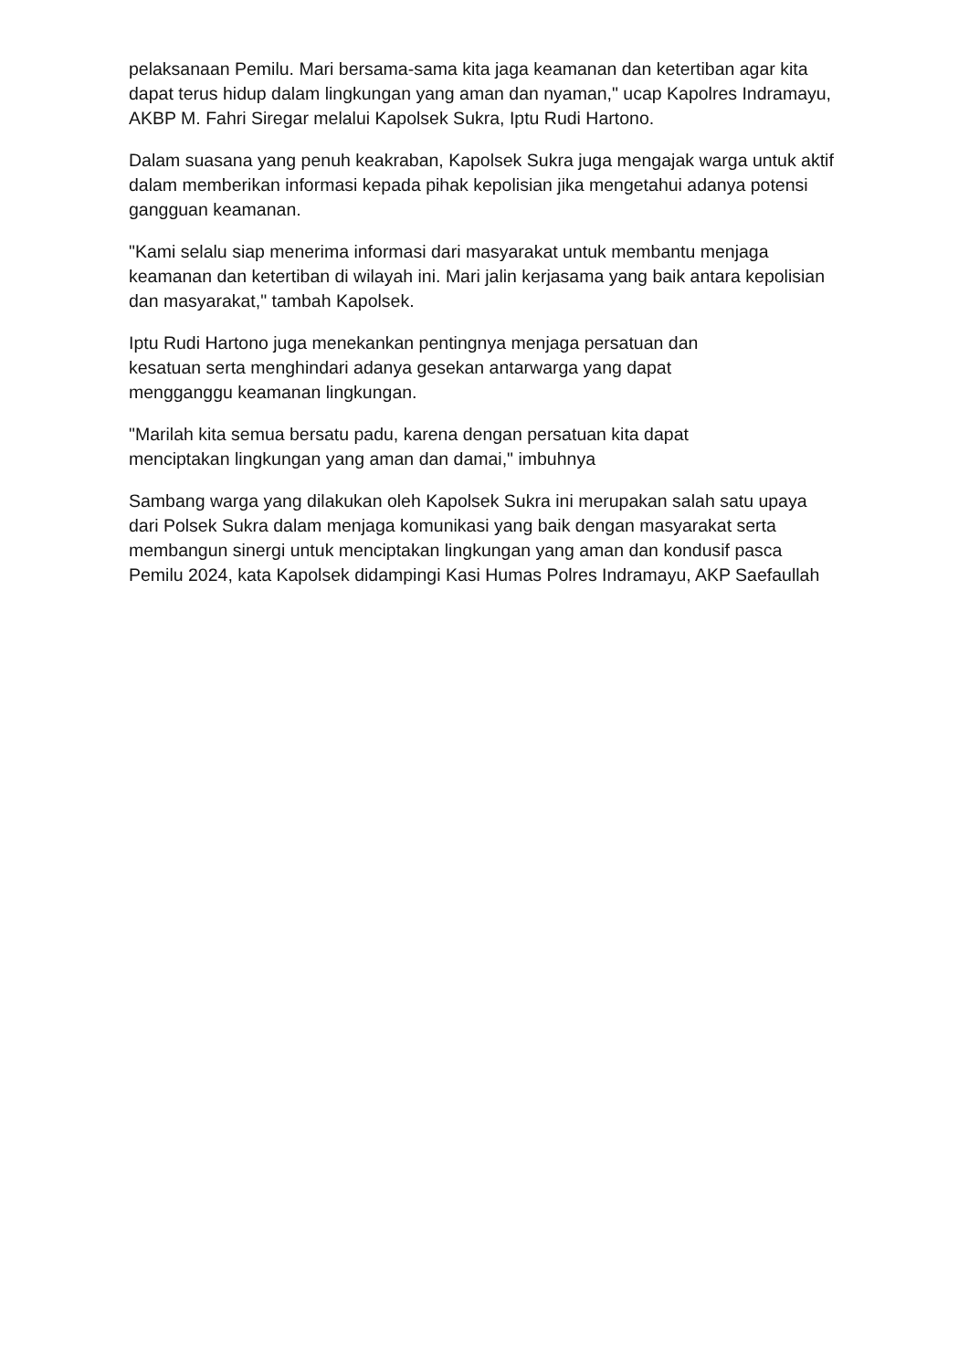pelaksanaan Pemilu. Mari bersama-sama kita jaga keamanan dan ketertiban agar kita dapat terus hidup dalam lingkungan yang aman dan nyaman," ucap Kapolres Indramayu, AKBP M. Fahri Siregar melalui Kapolsek Sukra, Iptu Rudi Hartono.
Dalam suasana yang penuh keakraban, Kapolsek Sukra juga mengajak warga untuk aktif dalam memberikan informasi kepada pihak kepolisian jika mengetahui adanya potensi gangguan keamanan.
"Kami selalu siap menerima informasi dari masyarakat untuk membantu menjaga keamanan dan ketertiban di wilayah ini. Mari jalin kerjasama yang baik antara kepolisian dan masyarakat," tambah Kapolsek.
Iptu Rudi Hartono juga menekankan pentingnya menjaga persatuan dan
kesatuan serta menghindari adanya gesekan antarwarga yang dapat
mengganggu keamanan lingkungan.
"Marilah kita semua bersatu padu, karena dengan persatuan kita dapat
menciptakan lingkungan yang aman dan damai," imbuhnya
Sambang warga yang dilakukan oleh Kapolsek Sukra ini merupakan salah satu upaya dari Polsek Sukra dalam menjaga komunikasi yang baik dengan masyarakat serta membangun sinergi untuk menciptakan lingkungan yang aman dan kondusif pasca Pemilu 2024, kata Kapolsek didampingi Kasi Humas Polres Indramayu, AKP Saefaullah